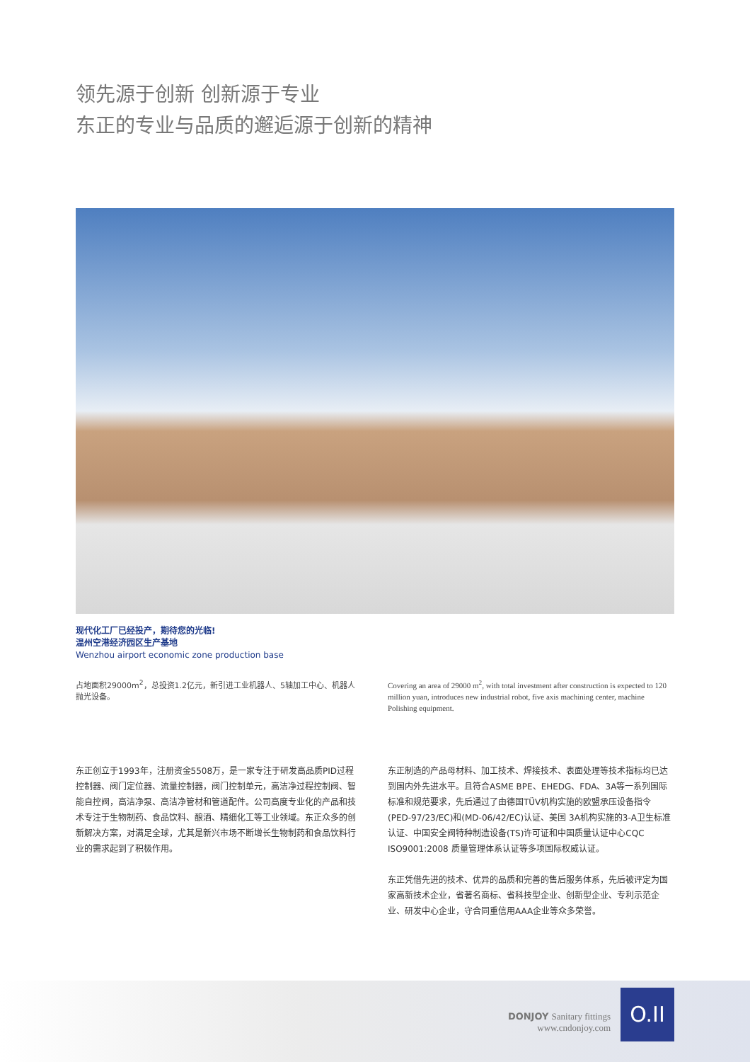领先源于创新 创新源于专业
东正的专业与品质的邂逅源于创新的精神
现代化工厂已经投产，期待您的光临!
温州空港经济园区生产基地
Wenzhou airport economic zone production base
占地面积29000m<sup>2</sup>，总投资1.2亿元，新引进工业机器人、5轴加工中心、机器人抛光设备。
Covering an area of 29000 m<sup>2</sup>, with total investment after construction is expected to 120 million yuan, introduces new industrial robot, five axis machining center, machine Polishing equipment.
东正创立于1993年，注册资金5508万，是一家专注于研发高品质PID过程控制器、阀门定位器、流量控制器，阀门控制单元，高洁净过程控制阀、智能自控阀，高洁净泵、高洁净管材和管道配件。公司高度专业化的产品和技术专注于生物制药、食品饮料、酿酒、精细化工等工业领域。东正众多的创新解决方案，对满足全球，尤其是新兴市场不断增长生物制药和食品饮料行业的需求起到了积极作用。
东正制造的产品母材料、加工技术、焊接技术、表面处理等技术指标均已达到国内外先进水平。且符合ASME BPE、EHEDG、FDA、3A等一系列国际标准和规范要求，先后通过了由德国TÜV机构实施的欧盟承压设备指令(PED-97/23/EC)和(MD-06/42/EC)认证、美国 3A机构实施的3-A卫生标准认证、中国安全阀特种制造设备(TS)许可证和中国质量认证中心CQC ISO9001:2008 质量管理体系认证等多项国际权威认证。
东正凭借先进的技术、优异的品质和完善的售后服务体系，先后被评定为国家高新技术企业，省著名商标、省科技型企业、创新型企业、专利示范企业、研发中心企业，守合同重信用AAA企业等众多荣誉。
DONJOY Sanitary fittings
www.cndonjoy.com
O.II